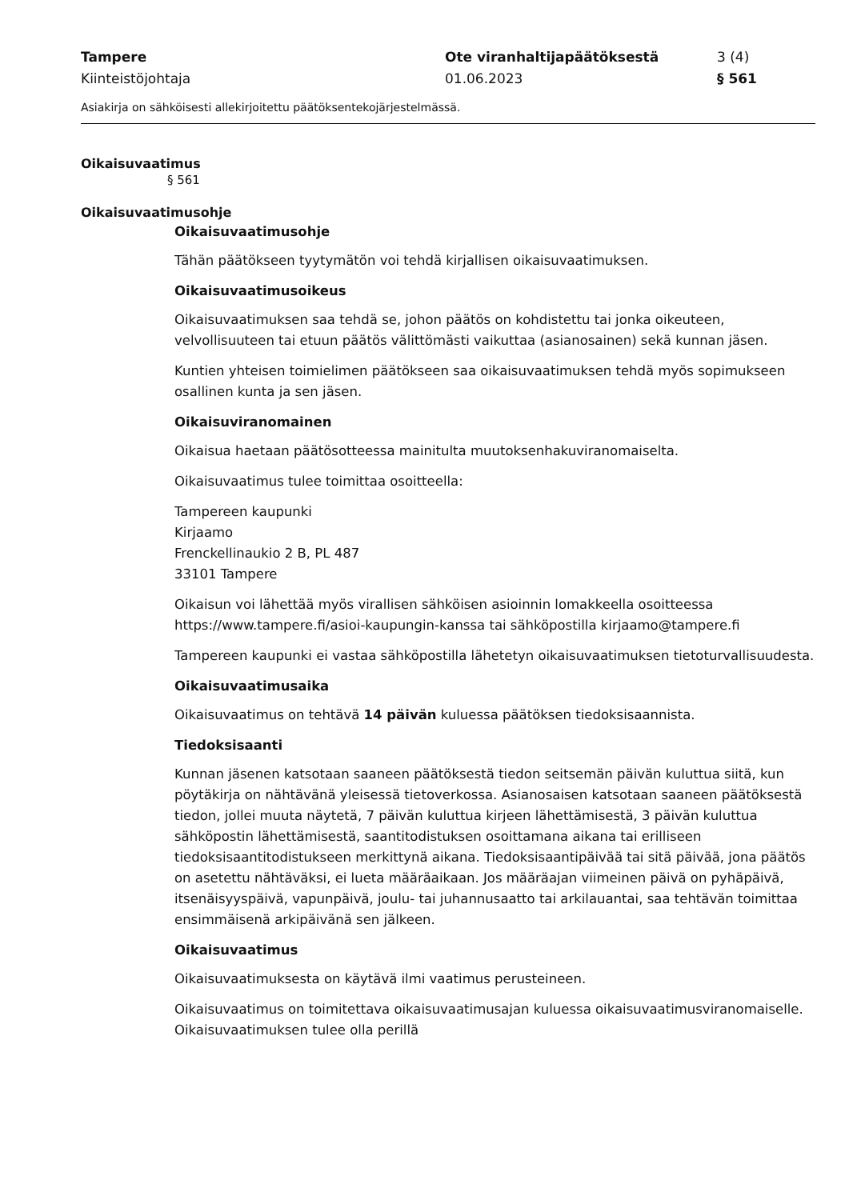Tampere
Ote viranhaltijapäätöksestä
3 (4)
Kiinteistöjohtaja
01.06.2023
§ 561
Asiakirja on sähköisesti allekirjoitettu päätöksentekojärjestelmässä.
Oikaisuvaatimus
§ 561
Oikaisuvaatimusohje
Oikaisuvaatimusohje
Tähän päätökseen tyytymätön voi tehdä kirjallisen oikaisuvaatimuksen.
Oikaisuvaatimusoikeus
Oikaisuvaatimuksen saa tehdä se, johon päätös on kohdistettu tai jonka oikeuteen, velvollisuuteen tai etuun päätös välittömästi vaikuttaa (asianosainen) sekä kunnan jäsen.
Kuntien yhteisen toimielimen päätökseen saa oikaisuvaatimuksen tehdä myös sopimukseen osallinen kunta ja sen jäsen.
Oikaisuviranomainen
Oikaisua haetaan päätösotteessa mainitulta muutoksenhakuviranomaiselta.
Oikaisuvaatimus tulee toimittaa osoitteella:
Tampereen kaupunki
Kirjaamo
Frenckellinaukio 2 B, PL 487
33101 Tampere
Oikaisun voi lähettää myös virallisen sähköisen asioinnin lomakkeella osoitteessa https://www.tampere.fi/asioi-kaupungin-kanssa tai sähköpostilla kirjaamo@tampere.fi
Tampereen kaupunki ei vastaa sähköpostilla lähetetyn oikaisuvaatimuksen tietoturvallisuudesta.
Oikaisuvaatimusaika
Oikaisuvaatimus on tehtävä 14 päivän kuluessa päätöksen tiedoksisaannista.
Tiedoksisaanti
Kunnan jäsenen katsotaan saaneen päätöksestä tiedon seitsemän päivän kuluttua siitä, kun pöytäkirja on nähtävänä yleisessä tietoverkossa. Asianosaisen katsotaan saaneen päätöksestä tiedon, jollei muuta näytetä, 7 päivän kuluttua kirjeen lähettämisestä, 3 päivän kuluttua sähköpostin lähettämisestä, saantitodistuksen osoittamana aikana tai erilliseen tiedoksisaantitodistukseen merkittynä aikana. Tiedoksisaantipäivää tai sitä päivää, jona päätös on asetettu nähtäväksi, ei lueta määräaikaan. Jos määräajan viimeinen päivä on pyhäpäivä, itsenäisyyspäivä, vapunpäivä, joulu- tai juhannusaatto tai arkilauantai, saa tehtävän toimittaa ensimmäisenä arkipäivänä sen jälkeen.
Oikaisuvaatimus
Oikaisuvaatimuksesta on käytävä ilmi vaatimus perusteineen.
Oikaisuvaatimus on toimitettava oikaisuvaatimusajan kuluessa oikaisuvaatimusviranomaiselle. Oikaisuvaatimuksen tulee olla perillä